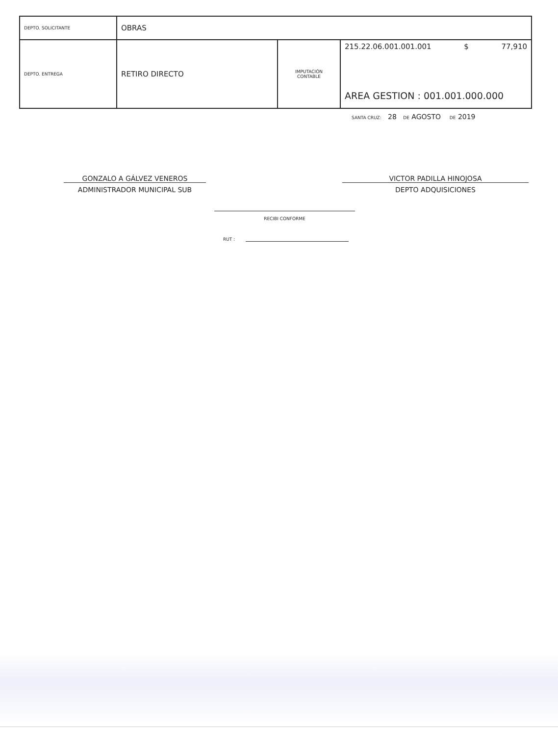| DEPTO. SOLICITANTE | OBRAS | | |
| DEPTO. ENTREGA | RETIRO DIRECTO | IMPUTACIÓN CONTABLE | 215.22.06.001.001.001 $ 77,910 AREA GESTION : 001.001.000.000 |
SANTA CRUZ: 28 DE AGOSTO DE 2019
GONZALO A GÁLVEZ VENEROS
ADMINISTRADOR MUNICIPAL SUB
VICTOR PADILLA HINOJOSA
DEPTO ADQUISICIONES
RECIBI CONFORME
RUT :